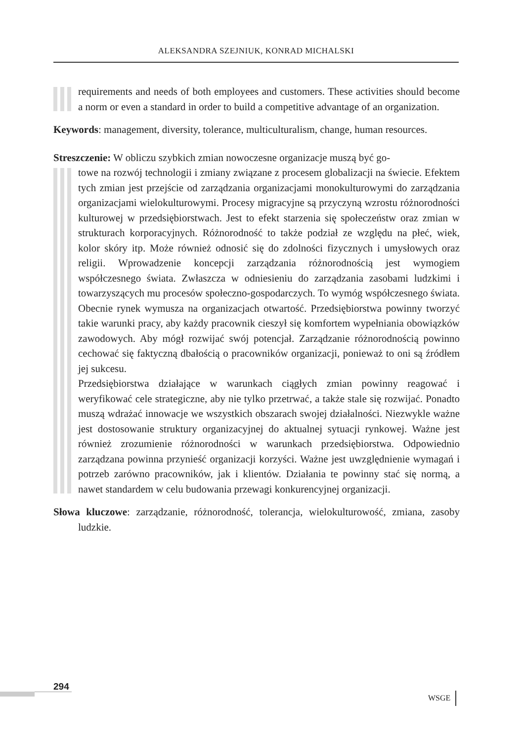ALEKSANDRA SZEJNIUK, KONRAD MICHALSKI
requirements and needs of both employees and customers. These activities should become a norm or even a standard in order to build a competitive advantage of an organization.
Keywords: management, diversity, tolerance, multiculturalism, change, human resources.
Streszczenie: W obliczu szybkich zmian nowoczesne organizacje muszą być go-
towe na rozwój technologii i zmiany związane z procesem globalizacji na świecie. Efektem tych zmian jest przejście od zarządzania organizacjami monokulturowymi do zarządzania organizacjami wielokulturowymi. Procesy migracyjne są przyczyną wzrostu różnorodności kulturowej w przedsiębiorstwach. Jest to efekt starzenia się społeczeństw oraz zmian w strukturach korporacyjnych. Różnorodność to także podział ze względu na płeć, wiek, kolor skóry itp. Może również odnosić się do zdolności fizycznych i umysłowych oraz religii. Wprowadzenie koncepcji zarządzania różnorodnością jest wymogiem współczesnego świata. Zwłaszcza w odniesieniu do zarządzania zasobami ludzkimi i towarzyszących mu procesów społeczno-gospodarczych. To wymóg współczesnego świata. Obecnie rynek wymusza na organizacjach otwartość. Przedsiębiorstwa powinny tworzyć takie warunki pracy, aby każdy pracownik cieszył się komfortem wypełniania obowiązków zawodowych. Aby mógł rozwijać swój potencjał. Zarządzanie różnorodnością powinno cechować się faktyczną dbałością o pracowników organizacji, ponieważ to oni są źródłem jej sukcesu.
Przedsiębiorstwa działające w warunkach ciągłych zmian powinny reagować i weryfikować cele strategiczne, aby nie tylko przetrwać, a także stale się rozwijać. Ponadto muszą wdrażać innowacje we wszystkich obszarach swojej działalności. Niezwykle ważne jest dostosowanie struktury organizacyjnej do aktualnej sytuacji rynkowej. Ważne jest również zrozumienie różnorodności w warunkach przedsiębiorstwa. Odpowiednio zarządzana powinna przynieść organizacji korzyści. Ważne jest uwzględnienie wymagań i potrzeb zarówno pracowników, jak i klientów. Działania te powinny stać się normą, a nawet standardem w celu budowania przewagi konkurencyjnej organizacji.
Słowa kluczowe: zarządzanie, różnorodność, tolerancja, wielokulturowość, zmiana, zasoby ludzkie.
294
WSGE